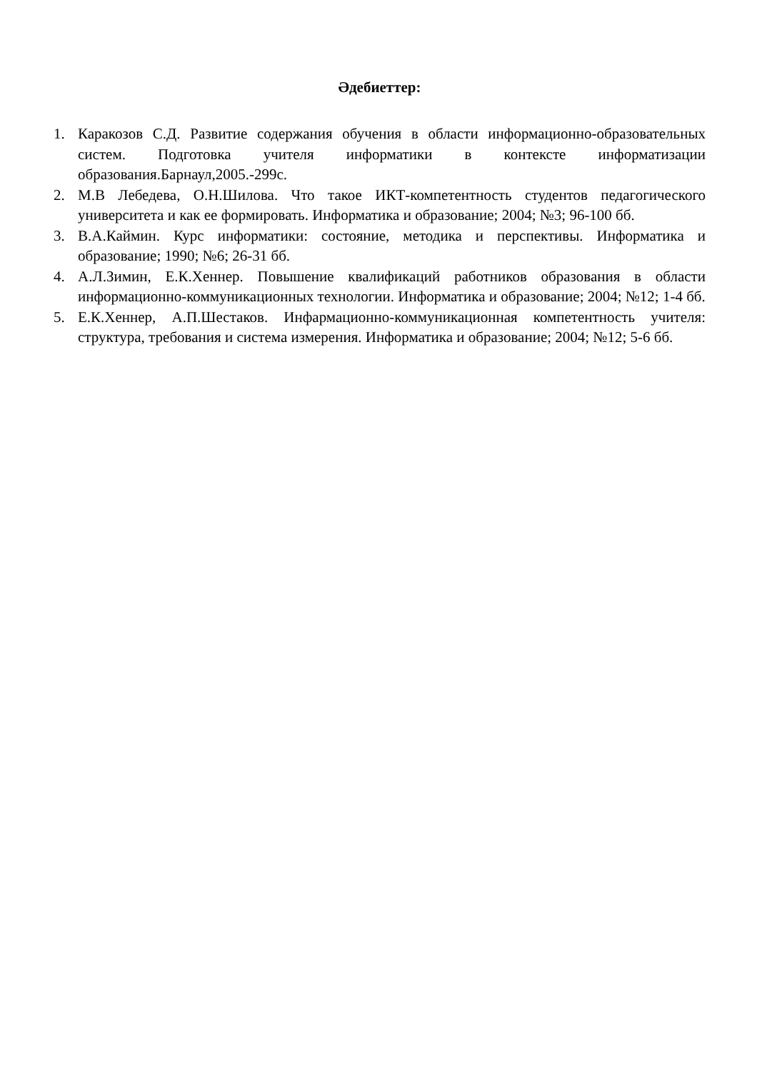Әдебиеттер:
1. Каракозов С.Д. Развитие содержания обучения в области информационно-образовательных систем. Подготовка учителя информатики в контексте информатизации образования.Барнаул,2005.-299с.
2. М.В Лебедева, О.Н.Шилова. Что такое ИКТ-компетентность студентов педагогического университета и как ее формировать. Информатика и образование; 2004; №3; 96-100 бб.
3. В.А.Каймин. Курс информатики: состояние, методика и перспективы. Информатика и образование; 1990; №6; 26-31 бб.
4. А.Л.Зимин, Е.К.Хеннер. Повышение квалификаций работников образования в области информационно-коммуникационных технологии. Информатика и образование; 2004; №12; 1-4 бб.
5. Е.К.Хеннер, А.П.Шестаков. Инфармационно-коммуникационная компетентность учителя: структура, требования и система измерения. Информатика и образование; 2004; №12; 5-6 бб.